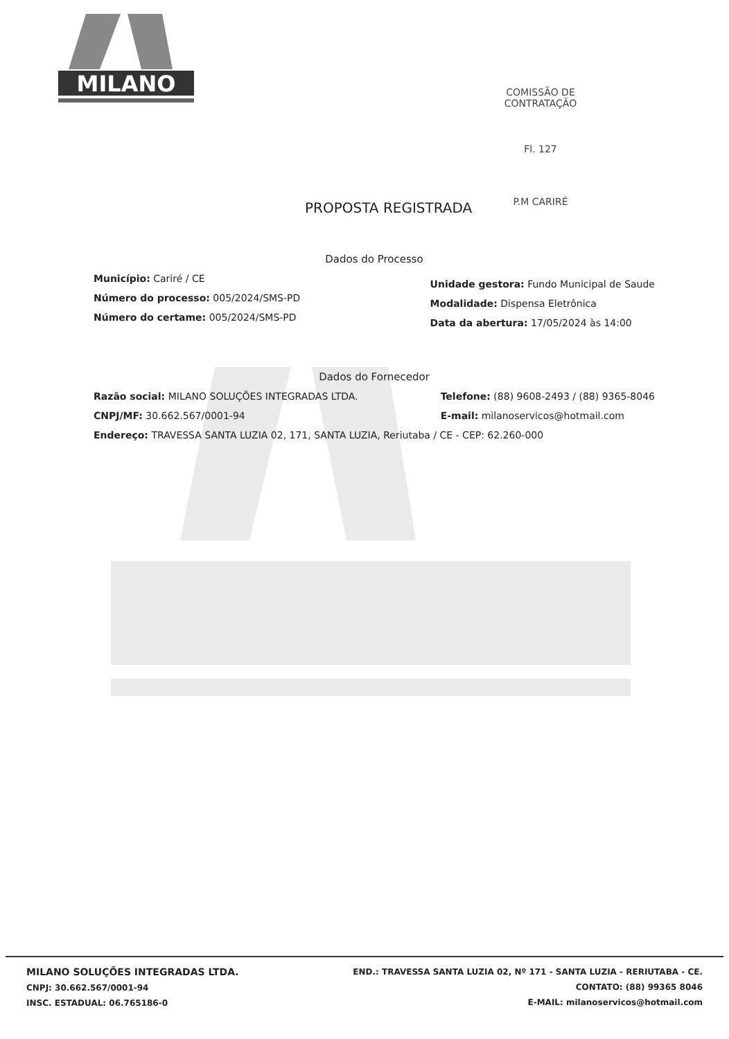MILANO
COMISSÃO DE CONTRATAÇÃO
Fl. 127
P.M CARIRÉ
PROPOSTA REGISTRADA
Dados do Processo
Município: Cariré / CE
Número do processo: 005/2024/SMS-PD
Número do certame: 005/2024/SMS-PD
Unidade gestora: Fundo Municipal de Saude
Modalidade: Dispensa Eletrônica
Data da abertura: 17/05/2024 às 14:00
Dados do Fornecedor
Razão social: MILANO SOLUÇÕES INTEGRADAS LTDA.
CNPJ/MF: 30.662.567/0001-94
Telefone: (88) 9608-2493 / (88) 9365-8046
E-mail: milanoservicos@hotmail.com
Endereço: TRAVESSA SANTA LUZIA 02, 171, SANTA LUZIA, Reriutaba / CE - CEP: 62.260-000
MILANO SOLUÇÕES INTEGRADAS LTDA.
CNPJ: 30.662.567/0001-94
INSC. ESTADUAL: 06.765186-0
END.: TRAVESSA SANTA LUZIA 02, Nº 171 - SANTA LUZIA - RERIUTABA - CE.
CONTATO: (88) 99365 8046
E-MAIL: milanoservicos@hotmail.com